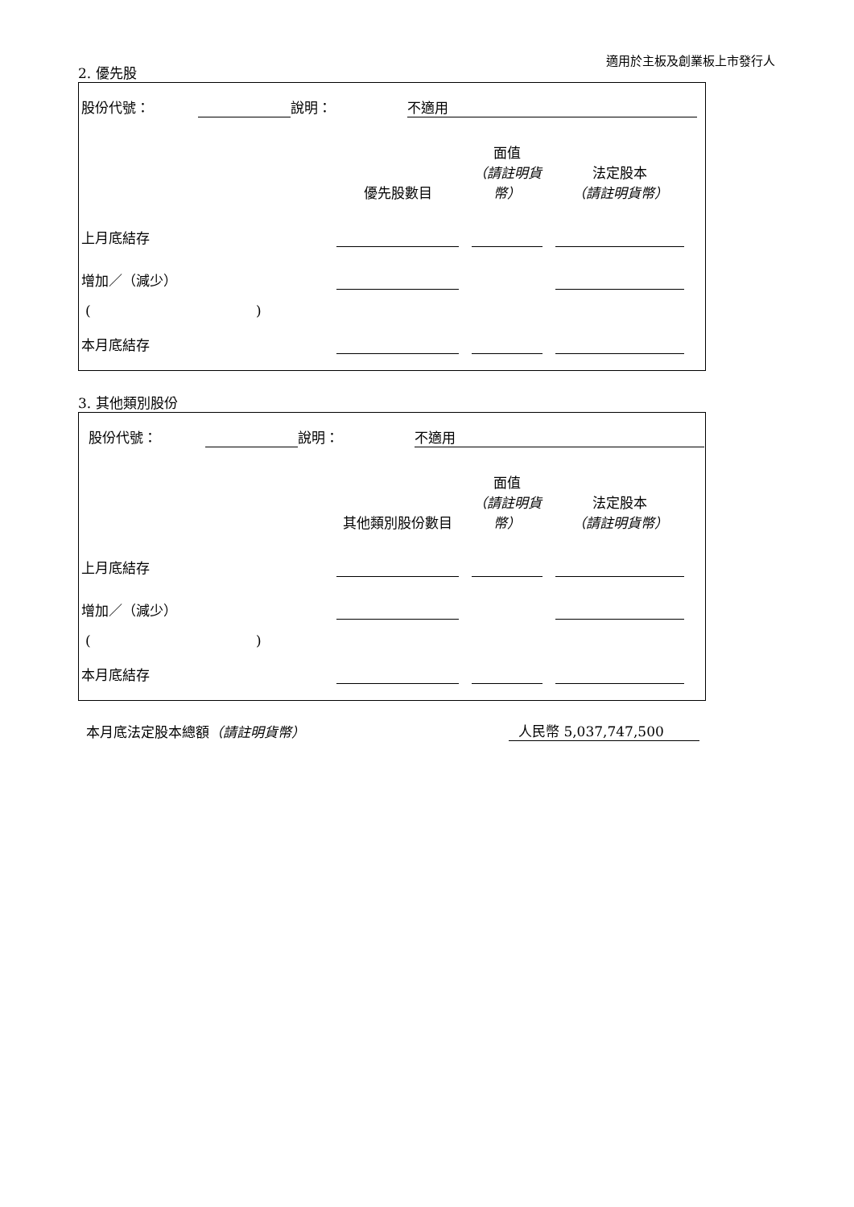適用於主板及創業板上市發行人
2. 優先股
| 股份代號： | | 說明： | 不適用 | |
| | 優先股數目 | | 面值 （請註明貨幣） | | 法定股本 （請註明貨幣） | |
| --- | --- | --- | --- | --- | --- | --- |
| 上月底結存 | | | | | | |
| 增加／（減少） | | | | | | |
| ( ) | | | | | | |
| 本月底結存 | | | | | | |
3. 其他類別股份
| 股份代號： | | 說明： | 不適用 | |
| | 其他類別股份數目 | | 面值 （請註明貨幣） | | 法定股本 （請註明貨幣） | |
| --- | --- | --- | --- | --- | --- | --- |
| 上月底結存 | | | | | | |
| 增加／（減少） | | | | | | |
| ( ) | | | | | | |
| 本月底結存 | | | | | | |
| 本月底法定股本總額 （請註明貨幣） | 人民幣 5,037,747,500 | |